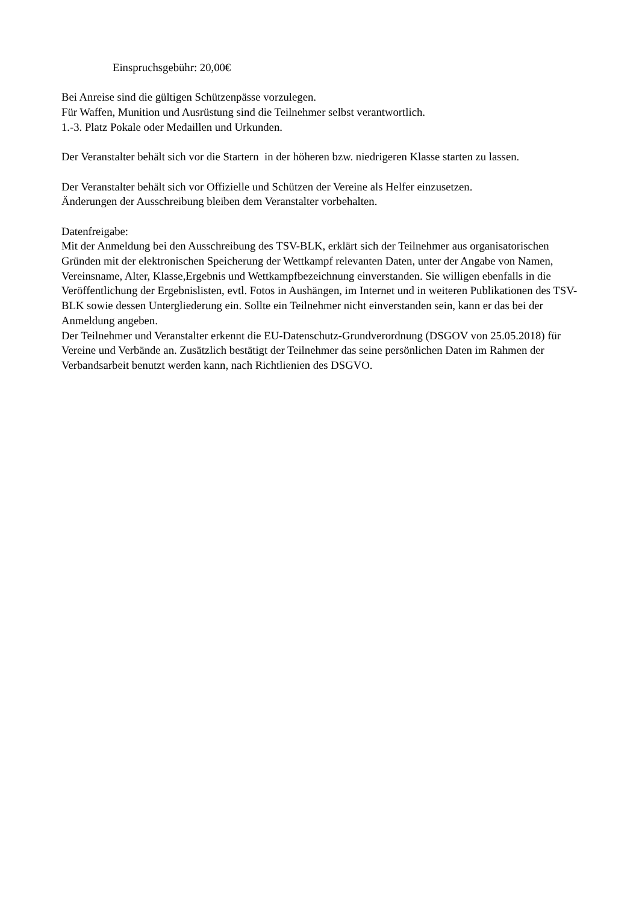Einspruchsgebühr: 20,00€
Bei Anreise sind die gültigen Schützenpässe vorzulegen.
Für Waffen, Munition und Ausrüstung sind die Teilnehmer selbst verantwortlich.
1.-3. Platz Pokale oder Medaillen und Urkunden.
Der Veranstalter behält sich vor die Startern in der höheren bzw. niedrigeren Klasse starten zu lassen.
Der Veranstalter behält sich vor Offizielle und Schützen der Vereine als Helfer einzusetzen.
Änderungen der Ausschreibung bleiben dem Veranstalter vorbehalten.
Datenfreigabe:
Mit der Anmeldung bei den Ausschreibung des TSV-BLK, erklärt sich der Teilnehmer aus organisatorischen Gründen mit der elektronischen Speicherung der Wettkampf relevanten Daten, unter der Angabe von Namen, Vereinsname, Alter, Klasse,Ergebnis und Wettkampfbezeichnung einverstanden. Sie willigen ebenfalls in die Veröffentlichung der Ergebnislisten, evtl. Fotos in Aushängen, im Internet und in weiteren Publikationen des TSV-BLK sowie dessen Untergliederung ein. Sollte ein Teilnehmer nicht einverstanden sein, kann er das bei der Anmeldung angeben.
Der Teilnehmer und Veranstalter erkennt die EU-Datenschutz-Grundverordnung (DSGOV von 25.05.2018) für Vereine und Verbände an. Zusätzlich bestätigt der Teilnehmer das seine persönlichen Daten im Rahmen der Verbandsarbeit benutzt werden kann, nach Richtlienien des DSGVO.